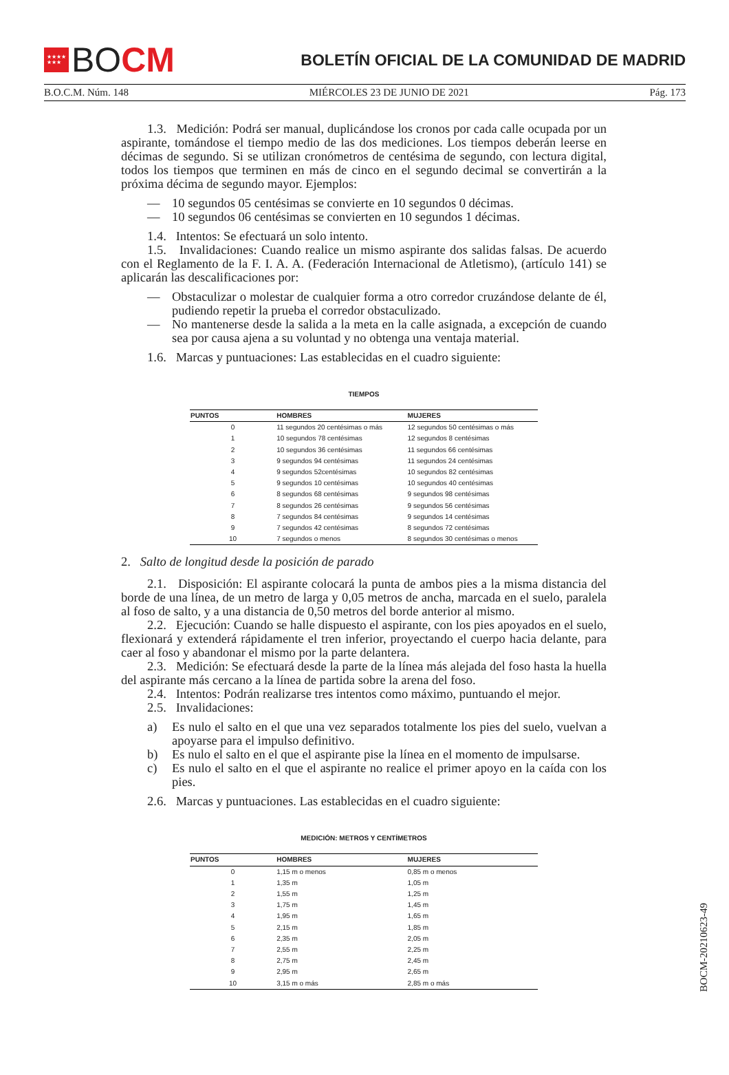★★★★
★★★
BO CM
BOLETÍN OFICIAL DE LA COMUNIDAD DE MADRID
B.O.C.M. Núm. 148 MIÉRCOLES 23 DE JUNIO DE 2021 Pág. 173
1.3. Medición: Podrá ser manual, duplicándose los cronos por cada calle ocupada por un aspirante, tomándose el tiempo medio de las dos mediciones. Los tiempos deberán leerse en décimas de segundo. Si se utilizan cronómetros de centésima de segundo, con lectura digital, todos los tiempos que terminen en más de cinco en el segundo decimal se convertirán a la próxima décima de segundo mayor. Ejemplos:
— 10 segundos 05 centésimas se convierte en 10 segundos 0 décimas.
— 10 segundos 06 centésimas se convierten en 10 segundos 1 décimas.
1.4. Intentos: Se efectuará un solo intento.
1.5. Invalidaciones: Cuando realice un mismo aspirante dos salidas falsas. De acuerdo con el Reglamento de la F. I. A. A. (Federación Internacional de Atletismo), (artículo 141) se aplicarán las descalificaciones por:
— Obstaculizar o molestar de cualquier forma a otro corredor cruzándose delante de él, pudiendo repetir la prueba el corredor obstaculizado.
— No mantenerse desde la salida a la meta en la calle asignada, a excepción de cuando sea por causa ajena a su voluntad y no obtenga una ventaja material.
1.6. Marcas y puntuaciones: Las establecidas en el cuadro siguiente:
TIEMPOS
| PUNTOS | HOMBRES | MUJERES |
| --- | --- | --- |
| 0 | 11 segundos 20 centésimas o más | 12 segundos 50 centésimas o más |
| 1 | 10 segundos 78 centésimas | 12 segundos 8 centésimas |
| 2 | 10 segundos 36 centésimas | 11 segundos 66 centésimas |
| 3 | 9 segundos 94 centésimas | 11 segundos 24 centésimas |
| 4 | 9 segundos 52centésimas | 10 segundos 82 centésimas |
| 5 | 9 segundos 10 centésimas | 10 segundos 40 centésimas |
| 6 | 8 segundos 68 centésimas | 9 segundos 98 centésimas |
| 7 | 8 segundos 26 centésimas | 9 segundos 56 centésimas |
| 8 | 7 segundos 84 centésimas | 9 segundos 14 centésimas |
| 9 | 7 segundos 42 centésimas | 8 segundos 72 centésimas |
| 10 | 7 segundos o menos | 8 segundos 30 centésimas o menos |
2. Salto de longitud desde la posición de parado
2.1. Disposición: El aspirante colocará la punta de ambos pies a la misma distancia del borde de una línea, de un metro de larga y 0,05 metros de ancha, marcada en el suelo, paralela al foso de salto, y a una distancia de 0,50 metros del borde anterior al mismo.
2.2. Ejecución: Cuando se halle dispuesto el aspirante, con los pies apoyados en el suelo, flexionará y extenderá rápidamente el tren inferior, proyectando el cuerpo hacia delante, para caer al foso y abandonar el mismo por la parte delantera.
2.3. Medición: Se efectuará desde la parte de la línea más alejada del foso hasta la huella del aspirante más cercano a la línea de partida sobre la arena del foso.
2.4. Intentos: Podrán realizarse tres intentos como máximo, puntuando el mejor.
2.5. Invalidaciones:
a) Es nulo el salto en el que una vez separados totalmente los pies del suelo, vuelvan a apoyarse para el impulso definitivo.
b) Es nulo el salto en el que el aspirante pise la línea en el momento de impulsarse.
c) Es nulo el salto en el que el aspirante no realice el primer apoyo en la caída con los pies.
2.6. Marcas y puntuaciones. Las establecidas en el cuadro siguiente:
MEDICIÓN: METROS Y CENTÍMETROS
| PUNTOS | HOMBRES | MUJERES |
| --- | --- | --- |
| 0 | 1,15 m o menos | 0,85 m o menos |
| 1 | 1,35 m | 1,05 m |
| 2 | 1,55 m | 1,25 m |
| 3 | 1,75 m | 1,45 m |
| 4 | 1,95 m | 1,65 m |
| 5 | 2,15 m | 1,85 m |
| 6 | 2,35 m | 2,05 m |
| 7 | 2,55 m | 2,25 m |
| 8 | 2,75 m | 2,45 m |
| 9 | 2,95 m | 2,65 m |
| 10 | 3,15 m o más | 2,85 m o más |
BOCM-20210623-49